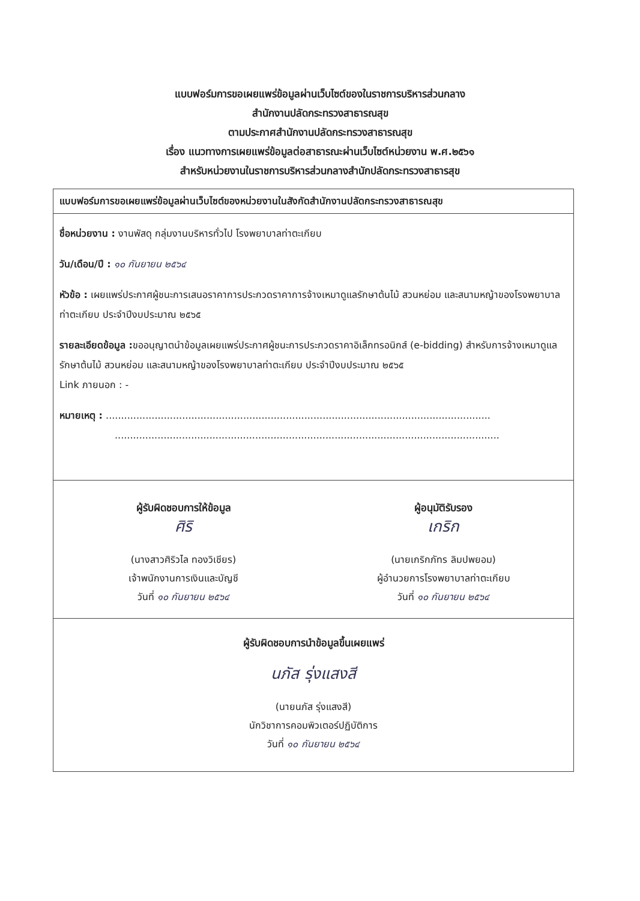แบบฟอร์มการขอเผยแพร่ข้อมูลผ่านเว็บไซต์ของในราชการบริหารส่วนกลาง
สำนักงานปลัดกระทรวงสาธารณสุข
ตามประกาศสำนักงานปลัดกระทรวงสาธารณสุข
เรื่อง แนวทางการเผยแพร่ข้อมูลต่อสาธารณะผ่านเว็บไซต์หน่วยงาน พ.ศ.๒๕๖๑
สำหรับหน่วยงานในราชการบริหารส่วนกลางสำนักปลัดกระทรวงสาธารสุข
แบบฟอร์มการขอเผยแพร่ข้อมูลผ่านเว็บไซต์ของหน่วยงานในสังกัดสำนักงานปลัดกระทรวงสาธารณสุข
ชื่อหน่วยงาน : งานพัสดุ กลุ่มงานบริหารทั่วไป โรงพยาบาลท่าตะเกียบ
วัน/เดือน/ปี : ๑๐ กันยายน ๒๕๖๔
หัวข้อ : เผยแพร่ประกาศผู้ชนะการเสนอราคาการประกวดราคาการจ้างเหมาดูแลรักษาต้นไม้ สวนหย่อม และสนามหญ้าของโรงพยาบาลท่าตะเกียบ ประจำปีงบประมาณ ๒๕๖๕
รายละเอียดข้อมูล : ขออนุญาตนำข้อมูลเผยแพร่ประกาศผู้ชนะการประกวดราคาอิเล็กทรอนิกส์ (e-bidding) สำหรับการจ้างเหมาดูแลรักษาต้นไม้ สวนหย่อม และสนามหญ้าของโรงพยาบาลท่าตะเกียบ ประจำปีงบประมาณ ๒๕๖๕
Link ภายนอก : -
หมายเหตุ : ..............................................................................................................................
..............................................................................................................................
ผู้รับผิดชอบการให้ข้อมูล
ศิริ
(นางสาวศิริวไล ทองวิเชียร)
เจ้าพนักงานการเงินและบัญชี
วันที่ ๑๐ กันยายน ๒๕๖๔
ผู้อนุมัติรับรอง
เกริก
(นายเกริกภัทร ลิมปพยอม)
ผู้อำนวยการโรงพยาบาลท่าตะเกียบ
วันที่ ๑๐ กันยายน ๒๕๖๔
ผู้รับผิดชอบการนำข้อมูลขึ้นเผยแพร่
นภัส รุ่งแสงสี
(นายนภัส รุ่งแสงสี)
นักวิชาการคอมพิวเตอร์ปฏิบัติการ
วันที่ ๑๐ กันยายน ๒๕๖๔